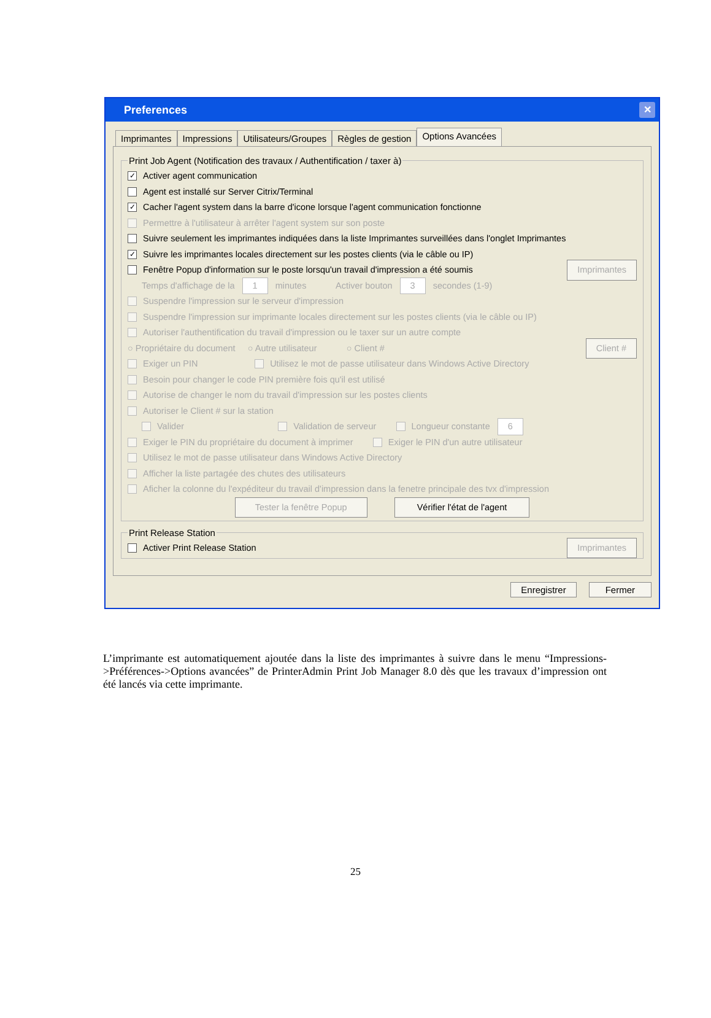Preferences ✕
Imprimantes Impressions Utilisateurs/Groupes Règles de gestion
Options Avancées
Print Job Agent (Notification des travaux / Authentification / taxer à)
✓ Activer agent communication
Agent est installé sur Server Citrix/Terminal
✓ Cacher l'agent system dans la barre d'icone lorsque l'agent communication fonctionne
Permettre à l'utilisateur à arrêter l'agent system sur son poste
Suivre seulement les imprimantes indiquées dans la liste Imprimantes surveillées dans l'onglet Imprimantes
✓ Suivre les imprimantes locales directement sur les postes clients (via le câble ou IP)
Fenêtre Popup d'information sur le poste lorsqu'un travail d'impression a été soumis Imprimantes
Temps d'affichage de la 1 minutes Activer bouton 3 secondes (1-9)
Suspendre l'impression sur le serveur d'impression
Suspendre l'impression sur imprimante locales directement sur les postes clients (via le câble ou IP)
Autoriser l'authentification du travail d'impression ou le taxer sur un autre compte
○ Propriétaire du document ○ Autre utilisateur ○ Client # Client #
Exiger un PIN Utilisez le mot de passe utilisateur dans Windows Active Directory
Besoin pour changer le code PIN première fois qu'il est utilisé
Autorise de changer le nom du travail d'impression sur les postes clients
Autoriser le Client # sur la station
Valider Validation de serveur Longueur constante 6
Exiger le PIN du propriétaire du document à imprimer Exiger le PIN d'un autre utilisateur
Utilisez le mot de passe utilisateur dans Windows Active Directory
Afficher la liste partagée des chutes des utilisateurs
Aficher la colonne du l'expéditeur du travail d'impression dans la fenetre principale des tvx d'impression
Tester la fenêtre Popup Vérifier l'état de l'agent
Print Release Station
Activer Print Release Station Imprimantes
Enregistrer Fermer
L’imprimante est automatiquement ajoutée dans la liste des imprimantes à suivre dans le menu “Impressions->Préférences->Options avancées” de PrinterAdmin Print Job Manager 8.0 dès que les travaux d’impression ont été lancés via cette imprimante.
25